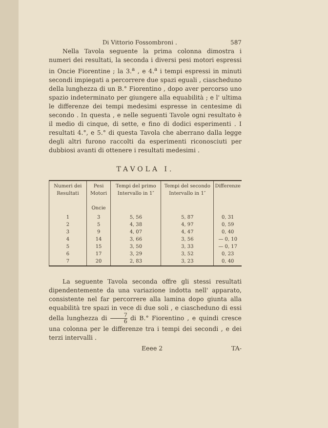Di Vittorio Fossombroni . 587
Nella Tavola seguente la prima colonna dimostra i numeri dei resultati, la seconda i diversi pesi motori espressi in Oncie Fiorentine ; la 3.<sup>a</sup> , e 4.<sup>a</sup> i tempi espressi in minuti secondi impiegati a percorrere due spazi eguali , ciascheduno della lunghezza di un B.° Fiorentino , dopo aver percorso uno spazio indeterminato per giungere alla equabilità ; e l' ultima le differenze dei tempi medesimi espresse in centesime di secondo . In questa , e nelle seguenti Tavole ogni resultato è il medio di cinque, di sette, e fino di dodici esperimenti . I resultati 4.°, e 5.° di questa Tavola che aberrano dalla legge degli altri furono raccolti da esperimenti riconosciuti per dubbiosi avanti di ottenere i resultati medesimi .
TAVOLA I.
| Numeri dei Resultati | Pesi Motori Oncie | Tempi del primo Intervallo in 1″ | Tempi del secondo Intervallo in 1″ | Differenze |
| --- | --- | --- | --- | --- |
| 1 2 3 4 5 6 7 | 3 5 9 14 15 17 20 | 5, 56 4, 38 4, 07 3, 66 3, 50 3, 29 2, 83 | 5, 87 4, 97 4, 47 3, 56 3, 33 3, 52 3, 23 | 0, 31 0, 59 0, 40 — 0, 10 — 0, 17 0, 23 0, 40 |
La seguente Tavola seconda offre gli stessi resultati dipendentemente da una variazione indotta nell' apparato, consistente nel far percorrere alla lamina dopo giunta alla equabilità tre spazi in vece di due soli , e ciascheduno di essi della lunghezza di 7 6 di B.° Fiorentino , e quindi cresce una colonna per le differenze tra i tempi dei secondi , e dei terzi intervalli .
Eeee 2 TA-